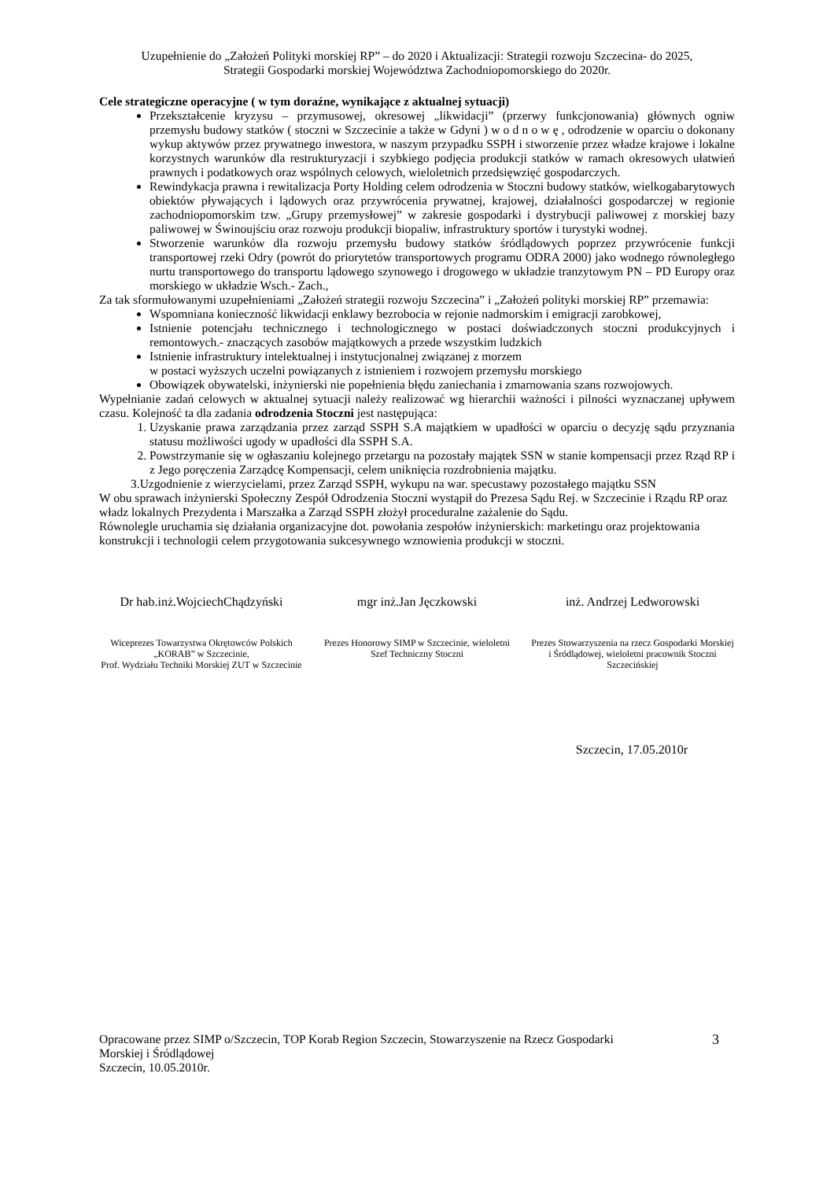Uzupełnienie do „Założeń Polityki morskiej RP” – do 2020 i Aktualizacji: Strategii rozwoju Szczecina- do 2025,
Strategii Gospodarki morskiej Województwa Zachodniopomorskiego do 2020r.
Cele strategiczne operacyjne ( w tym doraźne, wynikające z aktualnej sytuacji)
Przekształcenie kryzysu – przymusowej, okresowej „likwidacji” (przerwy funkcjonowania) głównych ogniw przemysłu budowy statków ( stoczni w Szczecinie a także w Gdyni ) w o d n o w ę , odrodzenie w oparciu o dokonany wykup aktywów przez prywatnego inwestora, w naszym przypadku SSPH i stworzenie przez władze krajowe i lokalne korzystnych warunków dla restrukturyzacji i szybkiego podjęcia produkcji statków w ramach okresowych ułatwień prawnych i podatkowych oraz wspólnych celowych, wieloletnich przedsięwzięć gospodarczych.
Rewindykacja prawna i rewitalizacja Porty Holding celem odrodzenia w Stoczni budowy statków, wielkogabarytowych obiektów pływających i lądowych oraz przywrócenia prywatnej, krajowej, działalności gospodarczej w regionie zachodniopomorskim tzw. „Grupy przemysłowej” w zakresie gospodarki i dystrybucji paliwowej z morskiej bazy paliwowej w Świnoujściu oraz rozwoju produkcji biopaliw, infrastruktury sportów i turystyki wodnej.
Stworzenie warunków dla rozwoju przemysłu budowy statków śródlądowych poprzez przywrócenie funkcji transportowej rzeki Odry (powrót do priorytetów transportowych programu ODRA 2000) jako wodnego równoległego nurtu transportowego do transportu lądowego szynowego i drogowego w układzie tranzytowym PN – PD Europy oraz morskiego w układzie Wsch.- Zach.,
Za tak sformułowanymi uzupełnieniami „Założeń strategii rozwoju Szczecina” i „Założeń polityki morskiej RP” przemawia:
Wspomniana konieczność likwidacji enklawy bezrobocia w rejonie nadmorskim i emigracji zarobkowej,
Istnienie potencjału technicznego i technologicznego w postaci doświadczonych stoczni produkcyjnych i remontowych.- znaczących zasobów majątkowych a przede wszystkim ludzkich
Istnienie infrastruktury intelektualnej i instytucjonalnej związanej z morzem
w postaci wyższych uczelni powiązanych z istnieniem i rozwojem przemysłu morskiego
Obowiązek obywatelski, inżynierski nie popełnienia błędu zaniechania i zmarnowania szans rozwojowych.
Wypełnianie zadań celowych w aktualnej sytuacji należy realizować wg hierarchii ważności i pilności wyznaczanej upływem czasu. Kolejność ta dla zadania odrodzenia Stoczni jest następująca:
1. Uzyskanie prawa zarządzania przez zarząd SSPH S.A majątkiem w upadłości w oparciu o decyzję sądu przyznania statusu możliwości ugody w upadłości dla SSPH S.A.
2. Powstrzymanie się w ogłaszaniu kolejnego przetargu na pozostały majątek SSN w stanie kompensacji przez Rząd RP i z Jego poręczenia Zarządcę Kompensacji, celem uniknięcia rozdrobnienia majątku.
3.Uzgodnienie z wierzycielami, przez Zarząd SSPH, wykupu na war. specustawy pozostałego majątku SSN
W obu sprawach inżynierski Społeczny Zespół Odrodzenia Stoczni wystąpił do Prezesa Sądu Rej. w Szczecinie i Rządu RP oraz władz lokalnych Prezydenta i Marszałka a Zarząd SSPH złożył proceduralne zażalenie do Sądu.
Równolegle uruchamia się działania organizacyjne dot. powołania zespołów inżynierskich: marketingu oraz projektowania konstrukcji i technologii celem przygotowania sukcesywnego wznowienia produkcji w stoczni.
Dr hab.inż.WojciechChądzyński
mgr inż.Jan Jęczkowski inż. Andrzej Ledworowski
Wiceprezes Towarzystwa Okrętowców Polskich „KORAB” w Szczecinie,
Prof. Wydziału Techniki Morskiej ZUT w Szczecinie
Prezes Honorowy SIMP w Szczecinie, wieloletni Szef Techniczny Stoczni
Prezes Stowarzyszenia na rzecz Gospodarki Morskiej i Śródlądowej, wieloletni pracownik Stoczni Szczecińskiej
Szczecin, 17.05.2010r
Opracowane przez SIMP o/Szczecin, TOP Korab Region Szczecin, Stowarzyszenie na Rzecz Gospodarki
Morskiej i Śródlądowej
Szczecin, 10.05.2010r.
3